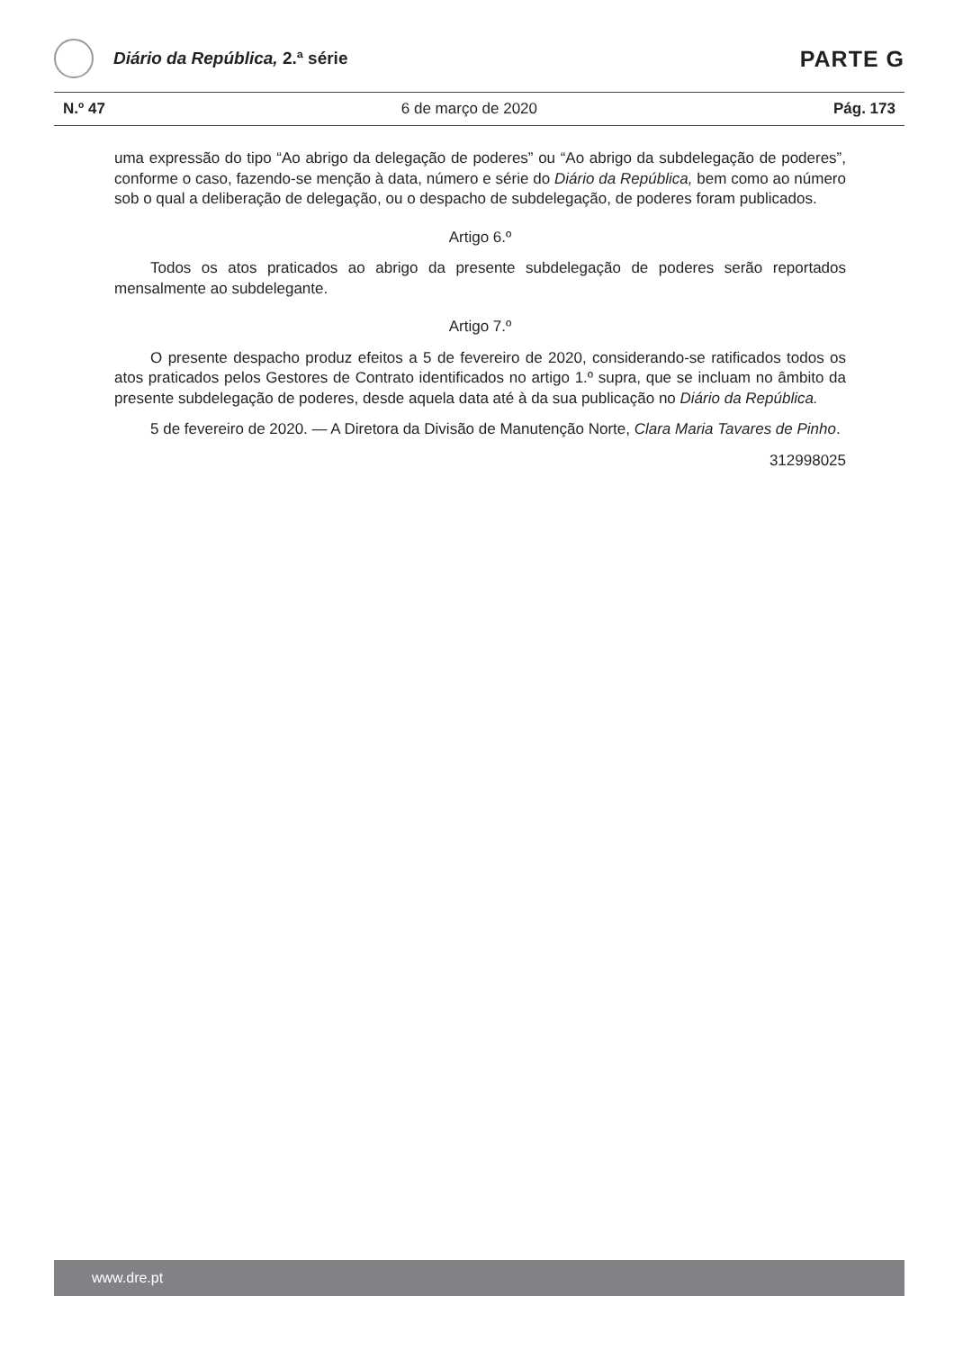Diário da República, 2.ª série
PARTE G
N.º 47 6 de março de 2020 Pág. 173
uma expressão do tipo “Ao abrigo da delegação de poderes” ou “Ao abrigo da subdelegação de poderes”, conforme o caso, fazendo-se menção à data, número e série do Diário da República, bem como ao número sob o qual a deliberação de delegação, ou o despacho de subdelegação, de poderes foram publicados.
Artigo 6.º
Todos os atos praticados ao abrigo da presente subdelegação de poderes serão reportados mensalmente ao subdelegante.
Artigo 7.º
O presente despacho produz efeitos a 5 de fevereiro de 2020, considerando-se ratificados todos os atos praticados pelos Gestores de Contrato identificados no artigo 1.º supra, que se incluam no âmbito da presente subdelegação de poderes, desde aquela data até à da sua publicação no Diário da República.
5 de fevereiro de 2020. — A Diretora da Divisão de Manutenção Norte, Clara Maria Tavares de Pinho.
312998025
www.dre.pt